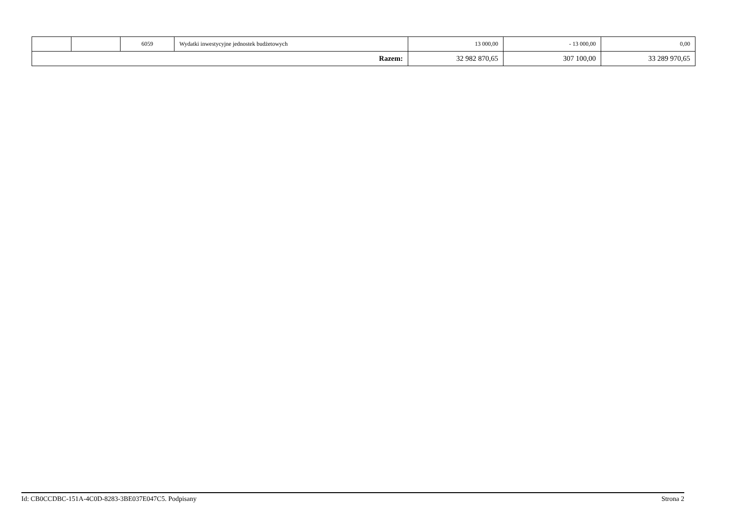| | | 6059 | Wydatki inwestycyjne jednostek budżetowych | 13 000,00 | - 13 000,00 | 0,00 |
| Razem: | | | | 32 982 870,65 | 307 100,00 | 33 289 970,65 |
Id: CB0CCDBC-151A-4C0D-8283-3BE037E047C5. Podpisany Strona 2